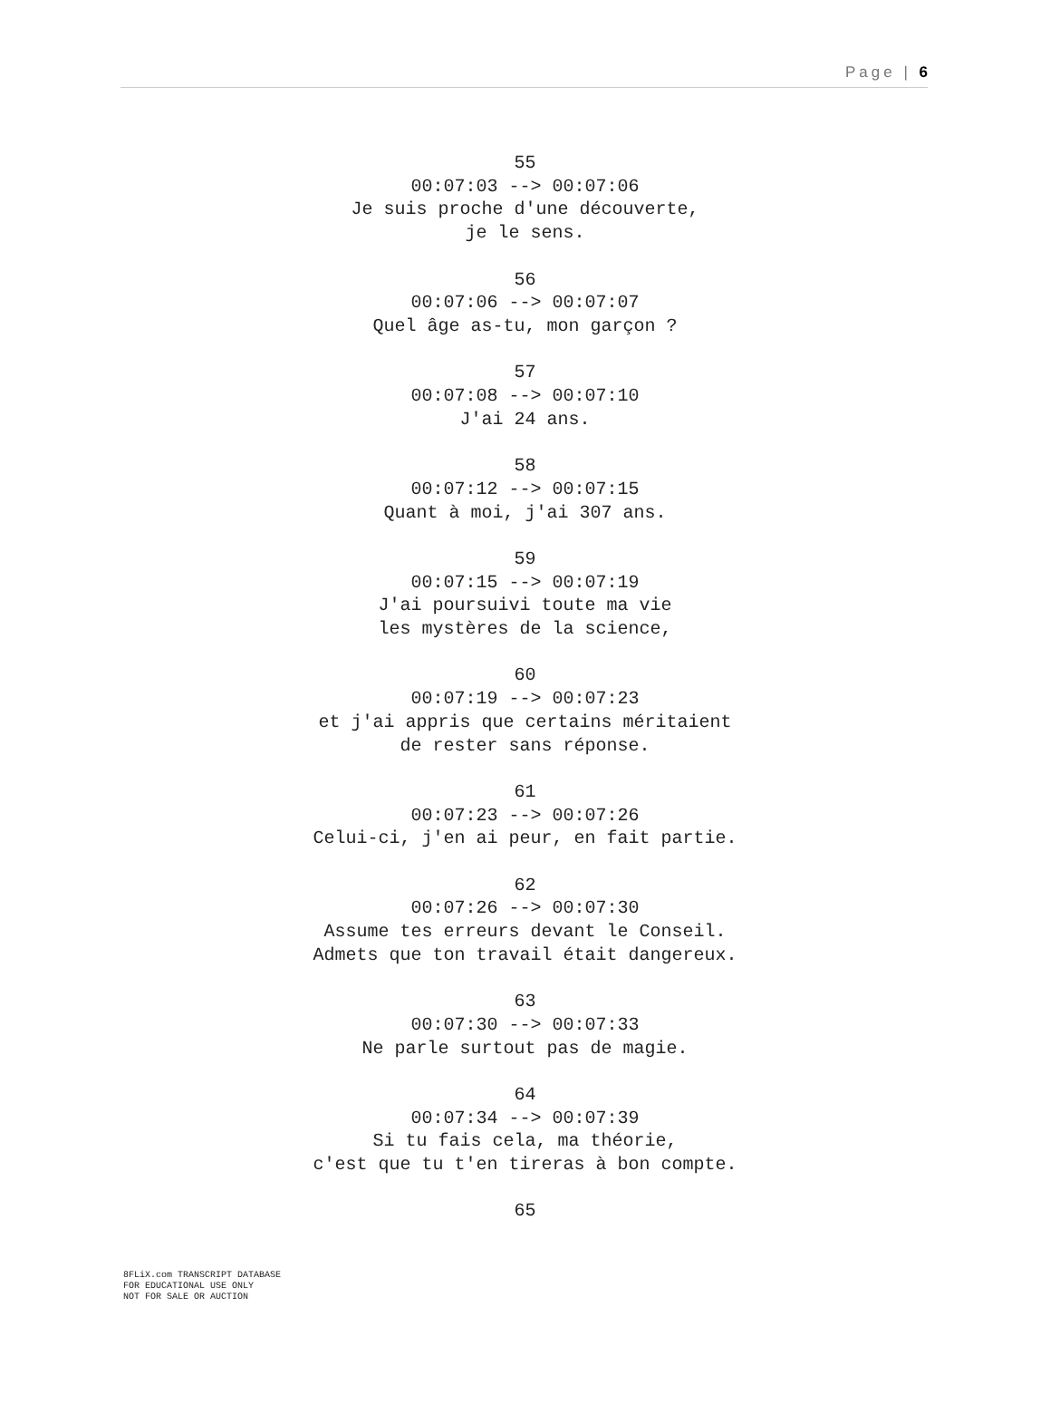Page | 6
55
00:07:03 --> 00:07:06
Je suis proche d'une découverte,
je le sens.
56
00:07:06 --> 00:07:07
Quel âge as-tu, mon garçon ?
57
00:07:08 --> 00:07:10
J'ai 24 ans.
58
00:07:12 --> 00:07:15
Quant à moi, j'ai 307 ans.
59
00:07:15 --> 00:07:19
J'ai poursuivi toute ma vie
les mystères de la science,
60
00:07:19 --> 00:07:23
et j'ai appris que certains méritaient
de rester sans réponse.
61
00:07:23 --> 00:07:26
Celui-ci, j'en ai peur, en fait partie.
62
00:07:26 --> 00:07:30
Assume tes erreurs devant le Conseil.
Admets que ton travail était dangereux.
63
00:07:30 --> 00:07:33
Ne parle surtout pas de magie.
64
00:07:34 --> 00:07:39
Si tu fais cela, ma théorie,
c'est que tu t'en tireras à bon compte.
65
8FLiX.com TRANSCRIPT DATABASE
FOR EDUCATIONAL USE ONLY
NOT FOR SALE OR AUCTION